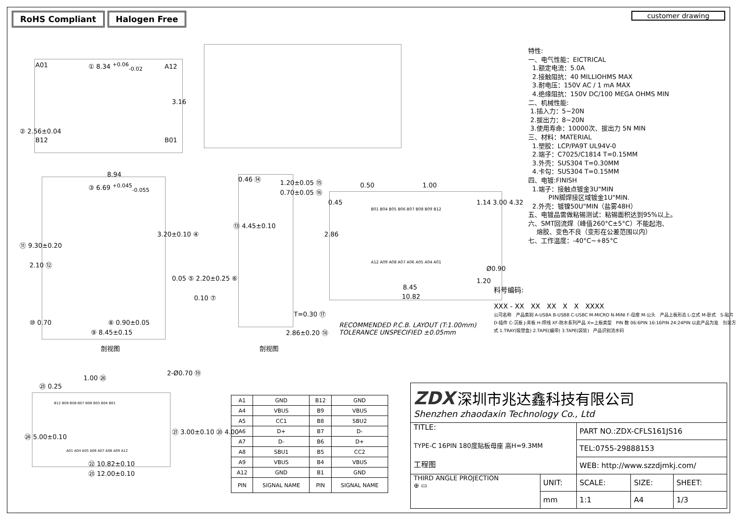RoHS Compliant Halogen Free
customer drawing
A01 ① 8.34 <sup>+0.06</sup><sub>-0.02</sub> A12
B12 B01
3.16
② 2.56±0.04
8.94
③ 6.69 <sup>+0.045</sup><sub>-0.055</sub>
⑪ 9.30±0.20
2.10 ⑫
3.20±0.10 ④
0.05 ⑤ 2.20±0.25 ⑥
0.10 ⑦
⑧ 0.90±0.05
⑨ 8.45±0.15
⑩ 0.70
剖视图
0.46 ⑭ 1.20±0.05 ⑮
0.70±0.05 ⑯
⑬ 4.45±0.10
T=0.30 ⑰
2.86±0.20 ⑱
剖视图
0.50 1.00
0.45 1.14 3.00 4.32
2.86
Ø0.90
1.20
8.45
10.82
B01 B04 B05 B06 B07 B08 B09 B12
A12 A09 A08 A07 A06 A05 A04 A01
RECOMMENDED P.C.B. LAYOUT (T:1.00mm)
TOLERANCE UNSPECIFIED ±0.05mm
特性:
一、电气性能：EICTRICAL
1.额定电流：5.0A
2.接触阻抗：40 MILLIOHMS MAX
3.耐电压：150V AC / 1 mA MAX
4.绝缘阻抗：150V DC/100 MEGA OHMS MIN
二、机械性能:
1.插入力：5~20N
2.拔出力：8~20N
3.使用寿命：10000次、拔出力 5N MIN
三、材料：MATERIAL
1.塑胶：LCP/PA9T UL94V-0
2.端子：C7025/C1814 T=0.15MM
3.外壳：SUS304 T=0.30MM
4.卡勾：SUS304 T=0.15MM
四、电镀:FINISH
1.端子：接触点镀金3U"MIN
PIN脚焊接区域镀金1U"MIN.
2.外壳：镀镍50U"MIN（盐雾48H）
五、电镀品需做粘锡测试：粘锡面积达到95%以上。
六、SMT回流焊（峰值260°C±5°C）不能起泡、
熔胶、变色不良（变形在公差范围以内）
七、工作温度：-40°C~+85°C
料号编码:
XXX - XX XX XX X X XXXX
公司名称 产品类别 A-USBA B-USBB C-USBC M-MICRO N-MINI F-母座 M-公头 产品上板形态 L-立式 M-卧式 S-贴片 D-插件 C-沉板 J-夹板 H-焊线 XF-防水系列产品 X=上板类型 PIN 数 06:6PIN 16:16PIN 24:24PIN 以此产品为准 包装方式 1.TRAY(吸塑盒) 2.TAPE(编带) 3.TAPE(袋装) 产品识别流水码
1.00 ㉖
㉕ 0.25
2-Ø0.70 ⑲
B12 B09 B08 B07 B06 B05 B04 B01
A01 A04 A05 A06 A07 A08 A09 A12
㉔ 5.00±0.10
㉑ 3.00±0.10 ⑳ 4.00
㉒ 10.82±0.10
㉓ 12.00±0.10
| A1 | GND | B12 | GND |
| A4 | VBUS | B9 | VBUS |
| A5 | CC1 | B8 | SBU2 |
| A6 | D+ | B7 | D- |
| A7 | D- | B6 | D+ |
| A8 | SBU1 | B5 | CC2 |
| A9 | VBUS | B4 | VBUS |
| A12 | GND | B1 | GND |
| PIN | SIGNAL NAME | PIN | SIGNAL NAME |
| ZDX 深圳市兆达鑫科技有限公司 Shenzhen zhaodaxin Technology Co., Ltd | | | | |
| TITLE: TYPE-C 16PIN 180度贴板母座 高H=9.3MM 工程图 | | PART NO.:ZDX-CFLS161JS16 | | |
| | | TEL:0755-29888153 | | |
| | | WEB: http://www.szzdjmkj.com/ | | |
| THIRD ANGLE PROJECTION ⊕ ▭ | UNIT: | SCALE: | SIZE: | SHEET: |
| | mm | 1:1 | A4 | 1/3 |